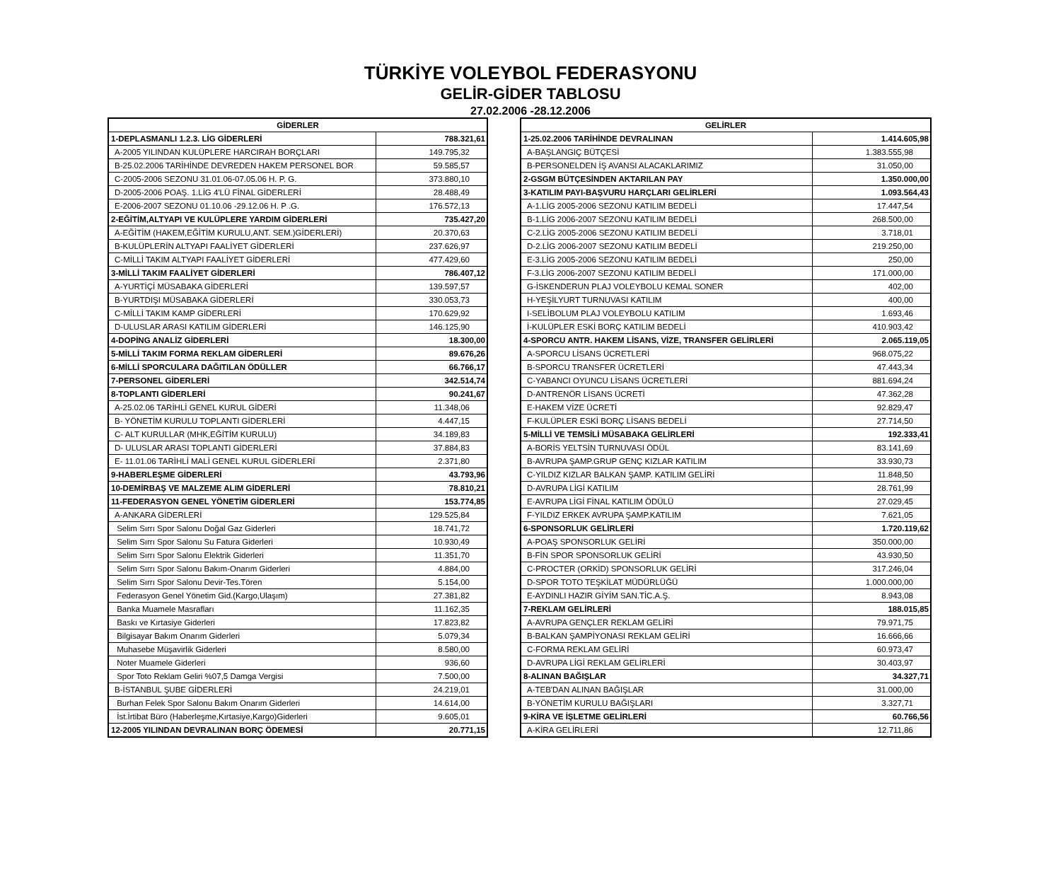TÜRKİYE VOLEYBOL FEDERASYONU
GELİR-GİDER TABLOSU
27.02.2006 -28.12.2006
| GİDERLER | |
| --- | --- |
| 1-DEPLASMANLI 1.2.3. LİG GİDERLERİ | 788.321,61 |
| A-2005 YILINDAN KULÜPLERE HARCIRAH BORÇLARI | 149.795,32 |
| B-25.02.2006 TARİHİNDE DEVREDEN HAKEM PERSONEL BOR | 59.585,57 |
| C-2005-2006 SEZONU 31.01.06-07.05.06 H. P. G. | 373.880,10 |
| D-2005-2006 POAŞ. 1.LİG 4'LÜ FİNAL GİDERLERİ | 28.488,49 |
| E-2006-2007 SEZONU 01.10.06 -29.12.06 H. P .G. | 176.572,13 |
| 2-EĞİTİM,ALTYAPI VE KULÜPLERE YARDIM GİDERLERİ | 735.427,20 |
| A-EĞİTİM (HAKEM,EĞİTİM KURULU,ANT. SEM.)GİDERLERİ) | 20.370,63 |
| B-KULÜPLERİN ALTYAPI FAALİYET GİDERLERİ | 237.626,97 |
| C-MİLLİ TAKIM ALTYAPI FAALİYET GİDERLERİ | 477.429,60 |
| 3-MİLLİ TAKIM FAALİYET GİDERLERİ | 786.407,12 |
| A-YURTİÇİ MÜSABAKA GİDERLERİ | 139.597,57 |
| B-YURTDIŞI MÜSABAKA GİDERLERİ | 330.053,73 |
| C-MİLLİ TAKIM KAMP GİDERLERİ | 170.629,92 |
| D-ULUSLAR ARASI KATILIM GİDERLERİ | 146.125,90 |
| 4-DOPİNG ANALİZ GİDERLERİ | 18.300,00 |
| 5-MİLLİ TAKIM FORMA REKLAM GİDERLERİ | 89.676,26 |
| 6-MİLLİ SPORCULARA DAĞITILAN ÖDÜLLER | 66.766,17 |
| 7-PERSONEL GİDERLERİ | 342.514,74 |
| 8-TOPLANTI GİDERLERİ | 90.241,67 |
| A-25.02.06 TARİHLİ GENEL KURUL GİDERİ | 11.348,06 |
| B- YÖNETİM KURULU TOPLANTI GİDERLERİ | 4.447,15 |
| C- ALT KURULLAR (MHK,EĞİTİM KURULU) | 34.189,83 |
| D- ULUSLAR ARASI TOPLANTI GİDERLERİ | 37.884,83 |
| E- 11.01.06 TARİHLİ MALİ GENEL KURUL GİDERLERİ | 2.371,80 |
| 9-HABERLEŞME GİDERLERİ | 43.793,96 |
| 10-DEMİRBAŞ VE MALZEME ALIM GİDERLERİ | 78.810,21 |
| 11-FEDERASYON GENEL YÖNETİM GİDERLERİ | 153.774,85 |
| A-ANKARA GİDERLERİ | 129.525,84 |
| Selim Sırrı Spor Salonu Doğal Gaz Giderleri | 18.741,72 |
| Selim Sırrı Spor Salonu Su Fatura Giderleri | 10.930,49 |
| Selim Sırrı Spor Salonu Elektrik Giderleri | 11.351,70 |
| Selim Sırrı Spor Salonu Bakım-Onarım Giderleri | 4.884,00 |
| Selim Sırrı Spor Salonu Devir-Tes.Tören | 5.154,00 |
| Federasyon Genel Yönetim Gid.(Kargo,Ulaşım) | 27.381,82 |
| Banka Muamele Masrafları | 11.162,35 |
| Baskı ve Kırtasiye Giderleri | 17.823,82 |
| Bilgisayar Bakım Onarım Giderleri | 5.079,34 |
| Muhasebe Müşavirlik Giderleri | 8.580,00 |
| Noter Muamele Giderleri | 936,60 |
| Spor Toto Reklam Geliri %07,5 Damga Vergisi | 7.500,00 |
| B-İSTANBUL ŞUBE GİDERLERİ | 24.219,01 |
| Burhan Felek Spor Salonu Bakım Onarım Giderleri | 14.614,00 |
| İst.İrtibat Büro (Haberleşme,Kırtasiye,Kargo)Giderleri | 9.605,01 |
| 12-2005 YILINDAN DEVRALINAN BORÇ ÖDEMESİ | 20.771,15 |
| GELİRLER | |
| --- | --- |
| 1-25.02.2006 TARİHİNDE DEVRALINAN | 1.414.605,98 |
| A-BAŞLANGIÇ BÜTÇESİ | 1.383.555,98 |
| B-PERSONELDEN İŞ AVANSI ALACAKLARIMIZ | 31.050,00 |
| 2-GSGM BÜTÇESİNDEN AKTARILAN PAY | 1.350.000,00 |
| 3-KATILIM PAYI-BAŞVURU HARÇLARI GELİRLERİ | 1.093.564,43 |
| A-1.LİG 2005-2006 SEZONU KATILIM BEDELİ | 17.447,54 |
| B-1.LİG 2006-2007 SEZONU KATILIM BEDELİ | 268.500,00 |
| C-2.LİG 2005-2006 SEZONU KATILIM BEDELİ | 3.718,01 |
| D-2.LİG 2006-2007 SEZONU KATILIM BEDELİ | 219.250,00 |
| E-3.LİG 2005-2006 SEZONU KATILIM BEDELİ | 250,00 |
| F-3.LİG 2006-2007 SEZONU KATILIM BEDELİ | 171.000,00 |
| G-İSKENDERUN PLAJ VOLEYBOLU KEMAL SONER | 402,00 |
| H-YEŞİLYURT TURNUVASI KATILIM | 400,00 |
| I-SELİBOLUM PLAJ VOLEYBOLU KATILIM | 1.693,46 |
| İ-KULÜPLER ESKİ BORÇ KATILIM BEDELİ | 410.903,42 |
| 4-SPORCU ANTR. HAKEM LİSANS, VİZE, TRANSFER GELİRLERİ | 2.065.119,05 |
| A-SPORCU LİSANS ÜCRETLERİ | 968.075,22 |
| B-SPORCU TRANSFER ÜCRETLERİ | 47.443,34 |
| C-YABANCI OYUNCU LİSANS ÜCRETLERİ | 881.694,24 |
| D-ANTRENÖR LİSANS ÜCRETİ | 47.362,28 |
| E-HAKEM VİZE ÜCRETİ | 92.829,47 |
| F-KULÜPLER ESKİ BORÇ LİSANS BEDELİ | 27.714,50 |
| 5-MİLLİ VE TEMSİLİ MÜSABAKA GELİRLERİ | 192.333,41 |
| A-BORİS YELTSİN TURNUVASI ÖDÜL | 83.141,69 |
| B-AVRUPA ŞAMP.GRUP GENÇ KIZLAR KATILIM | 33.930,73 |
| C-YILDIZ KIZLAR BALKAN ŞAMP. KATILIM GELİRİ | 11.848,50 |
| D-AVRUPA LİGİ KATILIM | 28.761,99 |
| E-AVRUPA LİGİ FİNAL KATILIM ÖDÜLÜ | 27.029,45 |
| F-YILDIZ ERKEK AVRUPA ŞAMP.KATILIM | 7.621,05 |
| 6-SPONSORLUK GELİRLERİ | 1.720.119,62 |
| A-POAŞ SPONSORLUK GELİRİ | 350.000,00 |
| B-FİN SPOR SPONSORLUK GELİRİ | 43.930,50 |
| C-PROCTER (ORKİD) SPONSORLUK GELİRİ | 317.246,04 |
| D-SPOR TOTO TEŞKİLAT MÜDÜRLÜĞÜ | 1.000.000,00 |
| E-AYDINLI HAZIR GİYİM SAN.TİC.A.Ş. | 8.943,08 |
| 7-REKLAM GELİRLERİ | 188.015,85 |
| A-AVRUPA GENÇLER REKLAM GELİRİ | 79.971,75 |
| B-BALKAN ŞAMPİYONASI REKLAM GELİRİ | 16.666,66 |
| C-FORMA REKLAM GELİRİ | 60.973,47 |
| D-AVRUPA LİGİ REKLAM GELİRLERİ | 30.403,97 |
| 8-ALINAN BAĞIŞLAR | 34.327,71 |
| A-TEB'DAN ALINAN BAĞIŞLAR | 31.000,00 |
| B-YÖNETİM KURULU BAĞIŞLARI | 3.327,71 |
| 9-KİRA VE İŞLETME GELİRLERİ | 60.766,56 |
| A-KİRA GELİRLERİ | 12.711,86 |